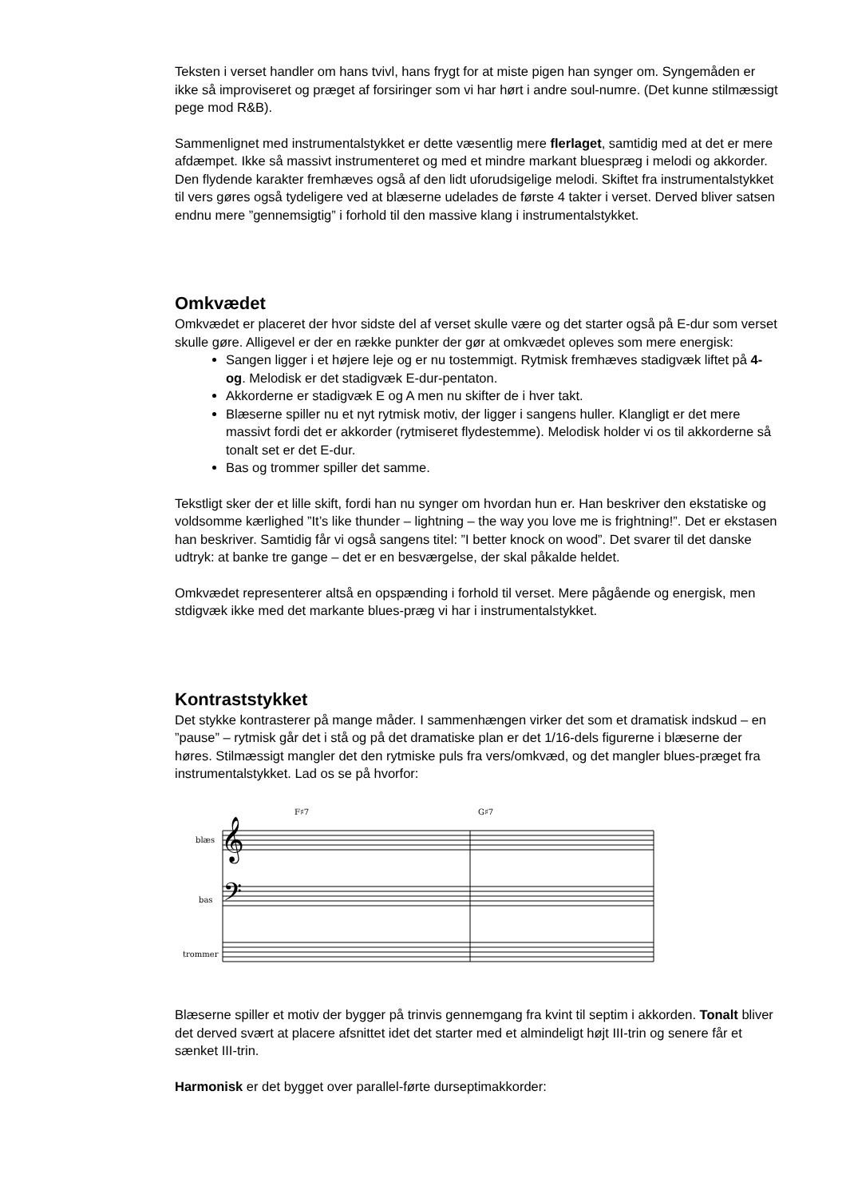Teksten i verset handler om hans tvivl, hans frygt for at miste pigen han synger om. Syngemåden er ikke så improviseret og præget af forsiringer som vi har hørt i andre soul-numre. (Det kunne stilmæssigt pege mod R&B).
Sammenlignet med instrumentalstykket er dette væsentlig mere flerlaget, samtidig med at det er mere afdæmpet. Ikke så massivt instrumenteret og med et mindre markant bluespræg i melodi og akkorder. Den flydende karakter fremhæves også af den lidt uforudsigelige melodi. Skiftet fra instrumentalstykket til vers gøres også tydeligere ved at blæserne udelades de første 4 takter i verset. Derved bliver satsen endnu mere ”gennemsigtig” i forhold til den massive klang i instrumentalstykket.
Omkvædet
Omkvædet er placeret der hvor sidste del af verset skulle være og det starter også på E-dur som verset skulle gøre. Alligevel er der en række punkter der gør at omkvædet opleves som mere energisk:
Sangen ligger i et højere leje og er nu tostemmigt. Rytmisk fremhæves stadigvæk liftet på 4-og. Melodisk er det stadigvæk E-dur-pentaton.
Akkorderne er stadigvæk E og A men nu skifter de i hver takt.
Blæserne spiller nu et nyt rytmisk motiv, der ligger i sangens huller. Klangligt er det mere massivt fordi det er akkorder (rytmiseret flydestemme). Melodisk holder vi os til akkorderne så tonalt set er det E-dur.
Bas og trommer spiller det samme.
Tekstligt sker der et lille skift, fordi han nu synger om hvordan hun er. Han beskriver den ekstatiske og voldsomme kærlighed ”It’s like thunder – lightning – the way you love me is frightning!”. Det er ekstasen han beskriver. Samtidig får vi også sangens titel: ”I better knock on wood”. Det svarer til det danske udtryk: at banke tre gange – det er en besværgelse, der skal påkalde heldet.
Omkvædet representerer altså en opspænding i forhold til verset. Mere pågående og energisk, men stdigvæk ikke med det markante blues-præg vi har i instrumentalstykket.
Kontraststykket
Det stykke kontrasterer på mange måder. I sammenhængen virker det som et dramatisk indskud – en ”pause” – rytmisk går det i stå og på det dramatiske plan er det 1/16-dels figurerne i blæserne der høres. Stilmæssigt mangler det den rytmiske puls fra vers/omkvæd, og det mangler blues-præget fra instrumentalstykket. Lad os se på hvorfor:
F♯7
G♯7
blæs
bas
trommer
𝄞
𝄢
Blæserne spiller et motiv der bygger på trinvis gennemgang fra kvint til septim i akkorden. Tonalt bliver det derved svært at placere afsnittet idet det starter med et almindeligt højt III-trin og senere får et sænket III-trin.
Harmonisk er det bygget over parallel-førte durseptimakkorder: